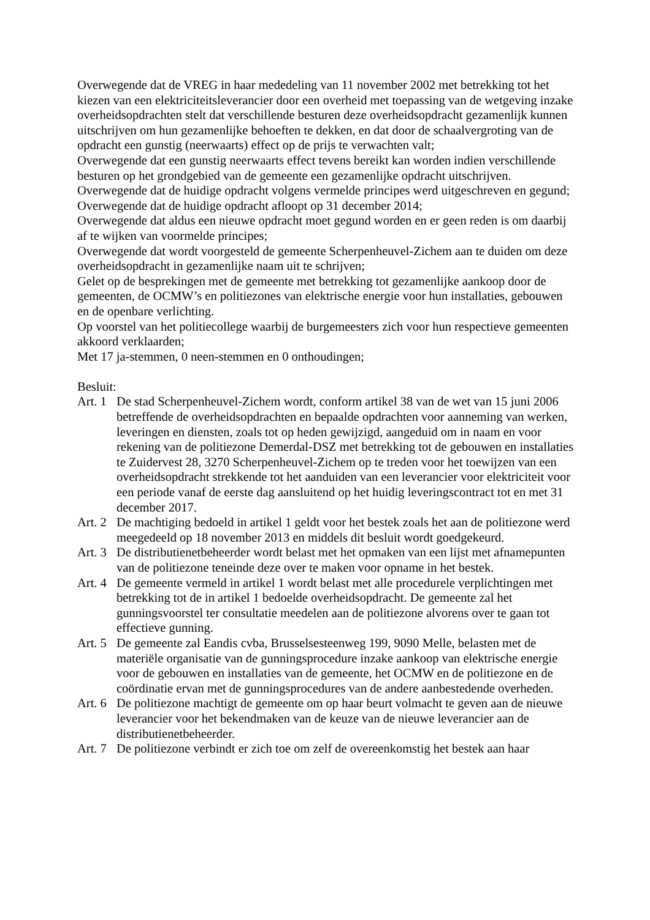Overwegende dat de VREG in haar mededeling van 11 november 2002 met betrekking tot het kiezen van een elektriciteitsleverancier door een overheid met toepassing van de wetgeving inzake overheidsopdrachten stelt dat verschillende besturen deze overheidsopdracht gezamenlijk kunnen uitschrijven om hun gezamenlijke behoeften te dekken, en dat door de schaalvergroting van de opdracht een gunstig (neerwaarts) effect op de prijs te verwachten valt;
Overwegende dat een gunstig neerwaarts effect tevens bereikt kan worden indien verschillende besturen op het grondgebied van de gemeente een gezamenlijke opdracht uitschrijven.
Overwegende dat de huidige opdracht volgens vermelde principes werd uitgeschreven en gegund;
Overwegende dat de huidige opdracht afloopt op 31 december 2014;
Overwegende dat aldus een nieuwe opdracht moet gegund worden en er geen reden is om daarbij af te wijken van voormelde principes;
Overwegende dat wordt voorgesteld de gemeente Scherpenheuvel-Zichem aan te duiden om deze overheidsopdracht in gezamenlijke naam uit te schrijven;
Gelet op de besprekingen met de gemeente met betrekking tot gezamenlijke aankoop door de gemeenten, de OCMW’s en politiezones van elektrische energie voor hun installaties, gebouwen en de openbare verlichting.
Op voorstel van het politiecollege waarbij de burgemeesters zich voor hun respectieve gemeenten akkoord verklaarden;
Met 17 ja-stemmen, 0 neen-stemmen en 0 onthoudingen;
Besluit:
Art. 1 De stad Scherpenheuvel-Zichem wordt, conform artikel 38 van de wet van 15 juni 2006 betreffende de overheidsopdrachten en bepaalde opdrachten voor aanneming van werken, leveringen en diensten, zoals tot op heden gewijzigd, aangeduid om in naam en voor rekening van de politiezone Demerdal-DSZ met betrekking tot de gebouwen en installaties te Zuidervest 28, 3270 Scherpenheuvel-Zichem op te treden voor het toewijzen van een overheidsopdracht strekkende tot het aanduiden van een leverancier voor elektriciteit voor een periode vanaf de eerste dag aansluitend op het huidig leveringscontract tot en met 31 december 2017.
Art. 2 De machtiging bedoeld in artikel 1 geldt voor het bestek zoals het aan de politiezone werd meegedeeld op 18 november 2013 en middels dit besluit wordt goedgekeurd.
Art. 3 De distributienetbeheerder wordt belast met het opmaken van een lijst met afnamepunten van de politiezone teneinde deze over te maken voor opname in het bestek.
Art. 4 De gemeente vermeld in artikel 1 wordt belast met alle procedurele verplichtingen met betrekking tot de in artikel 1 bedoelde overheidsopdracht. De gemeente zal het gunningsvoorstel ter consultatie meedelen aan de politiezone alvorens over te gaan tot effectieve gunning.
Art. 5 De gemeente zal Eandis cvba, Brusselsesteenweg 199, 9090 Melle, belasten met de materiële organisatie van de gunningsprocedure inzake aankoop van elektrische energie voor de gebouwen en installaties van de gemeente, het OCMW en de politiezone en de coördinatie ervan met de gunningsprocedures van de andere aanbestedende overheden.
Art. 6 De politiezone machtigt de gemeente om op haar beurt volmacht te geven aan de nieuwe leverancier voor het bekendmaken van de keuze van de nieuwe leverancier aan de distributienetbeheerder.
Art. 7 De politiezone verbindt er zich toe om zelf de overeenkomstig het bestek aan haar